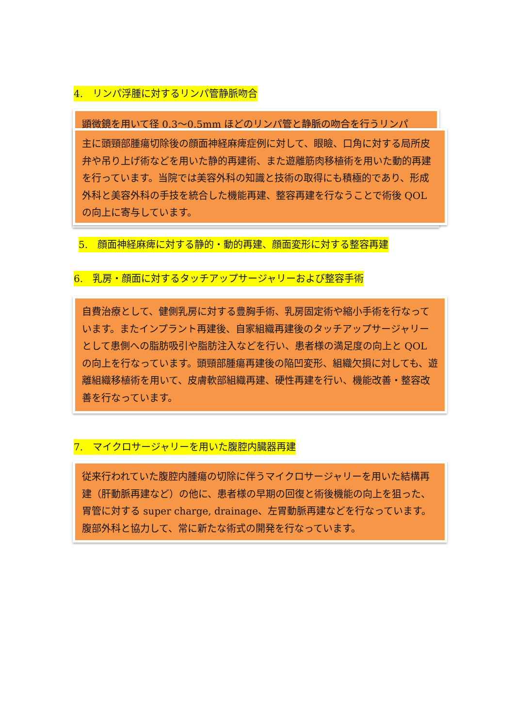4.　リンパ浮腫に対するリンパ管静脈吻合
顕微鏡を用いて径 0.3〜0.5mm ほどのリンパ管と静脈の吻合を行うリンパ
主に頭頸部腫瘍切除後の顔面神経麻痺症例に対して、眼瞼、口角に対する局所皮弁や吊り上げ術などを用いた静的再建術、また遊離筋肉移植術を用いた動的再建を行っています。当院では美容外科の知識と技術の取得にも積極的であり、形成外科と美容外科の手技を統合した機能再建、整容再建を行なうことで術後 QOL の向上に寄与しています。
5.　顔面神経麻痺に対する静的・動的再建、顔面変形に対する整容再建
6.　乳房・顔面に対するタッチアップサージャリーおよび整容手術
自費治療として、健側乳房に対する豊胸手術、乳房固定術や縮小手術を行なっています。またインプラント再建後、自家組織再建後のタッチアップサージャリーとして患側への脂肪吸引や脂肪注入などを行い、患者様の満足度の向上と QOL の向上を行なっています。頭頸部腫瘍再建後の陥凹変形、組織欠損に対しても、遊離組織移植術を用いて、皮膚軟部組織再建、硬性再建を行い、機能改善・整容改善を行なっています。
7.　マイクロサージャリーを用いた腹腔内臓器再建
従来行われていた腹腔内腫瘍の切除に伴うマイクロサージャリーを用いた結構再建（肝動脈再建など）の他に、患者様の早期の回復と術後機能の向上を狙った、胃管に対する super charge, drainage、左胃動脈再建などを行なっています。腹部外科と協力して、常に新たな術式の開発を行なっています。